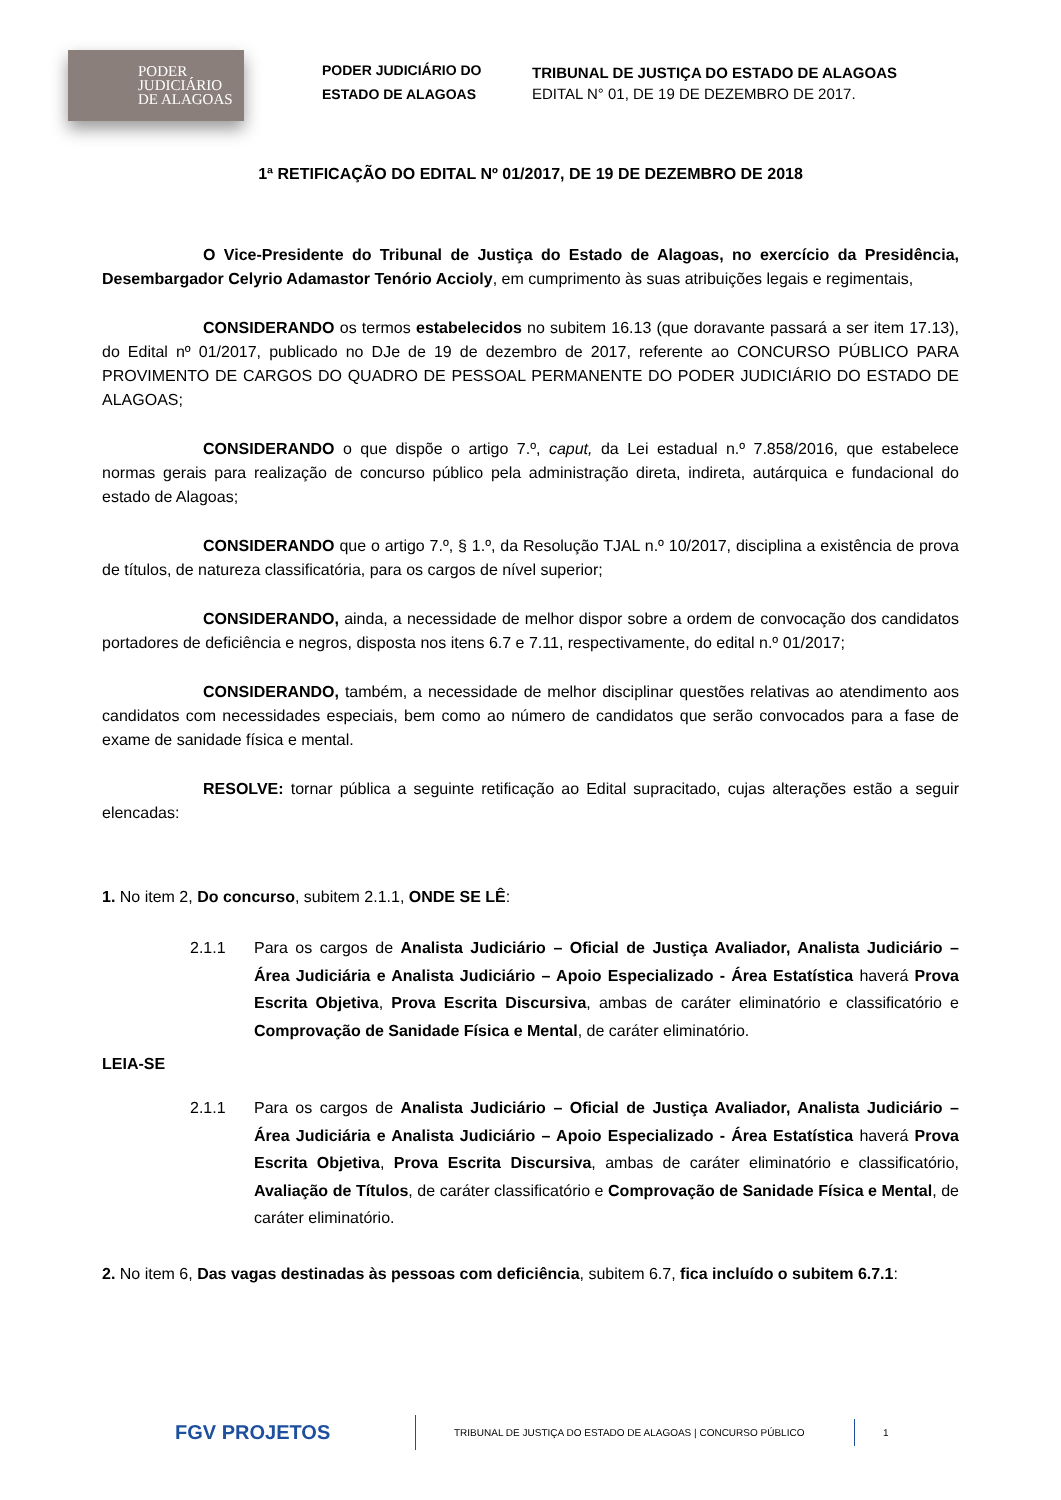PODER
JUDICIÁRIO
DE ALAGOAS
PODER JUDICIÁRIO DO ESTADO DE ALAGOAS
TRIBUNAL DE JUSTIÇA DO ESTADO DE ALAGOAS
EDITAL N° 01, DE 19 DE DEZEMBRO DE 2017.
1ª RETIFICAÇÃO DO EDITAL Nº 01/2017, DE 19 DE DEZEMBRO DE 2018
O Vice-Presidente do Tribunal de Justiça do Estado de Alagoas, no exercício da Presidência, Desembargador Celyrio Adamastor Tenório Accioly, em cumprimento às suas atribuições legais e regimentais,
CONSIDERANDO os termos estabelecidos no subitem 16.13 (que doravante passará a ser item 17.13), do Edital nº 01/2017, publicado no DJe de 19 de dezembro de 2017, referente ao CONCURSO PÚBLICO PARA PROVIMENTO DE CARGOS DO QUADRO DE PESSOAL PERMANENTE DO PODER JUDICIÁRIO DO ESTADO DE ALAGOAS;
CONSIDERANDO o que dispõe o artigo 7.º, caput, da Lei estadual n.º 7.858/2016, que estabelece normas gerais para realização de concurso público pela administração direta, indireta, autárquica e fundacional do estado de Alagoas;
CONSIDERANDO que o artigo 7.º, § 1.º, da Resolução TJAL n.º 10/2017, disciplina a existência de prova de títulos, de natureza classificatória, para os cargos de nível superior;
CONSIDERANDO, ainda, a necessidade de melhor dispor sobre a ordem de convocação dos candidatos portadores de deficiência e negros, disposta nos itens 6.7 e 7.11, respectivamente, do edital n.º 01/2017;
CONSIDERANDO, também, a necessidade de melhor disciplinar questões relativas ao atendimento aos candidatos com necessidades especiais, bem como ao número de candidatos que serão convocados para a fase de exame de sanidade física e mental.
RESOLVE: tornar pública a seguinte retificação ao Edital supracitado, cujas alterações estão a seguir elencadas:
1. No item 2, Do concurso, subitem 2.1.1, ONDE SE LÊ:
2.1.1 Para os cargos de Analista Judiciário – Oficial de Justiça Avaliador, Analista Judiciário – Área Judiciária e Analista Judiciário – Apoio Especializado - Área Estatística haverá Prova Escrita Objetiva, Prova Escrita Discursiva, ambas de caráter eliminatório e classificatório e Comprovação de Sanidade Física e Mental, de caráter eliminatório.
LEIA-SE
2.1.1 Para os cargos de Analista Judiciário – Oficial de Justiça Avaliador, Analista Judiciário – Área Judiciária e Analista Judiciário – Apoio Especializado - Área Estatística haverá Prova Escrita Objetiva, Prova Escrita Discursiva, ambas de caráter eliminatório e classificatório, Avaliação de Títulos, de caráter classificatório e Comprovação de Sanidade Física e Mental, de caráter eliminatório.
2. No item 6, Das vagas destinadas às pessoas com deficiência, subitem 6.7, fica incluído o subitem 6.7.1:
FGV PROJETOS
TRIBUNAL DE JUSTIÇA DO ESTADO DE ALAGOAS | CONCURSO PÚBLICO
1